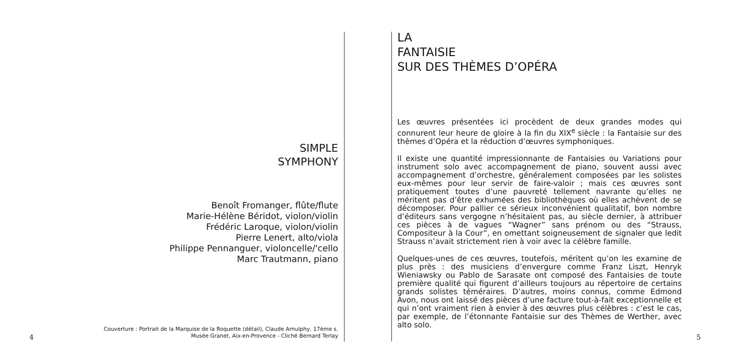SIMPLE
SYMPHONY
Benoît Fromanger, flûte/flute
Marie-Hélène Béridot, violon/violin
Frédéric Laroque, violon/violin
Pierre Lenert, alto/viola
Philippe Pennanguer, violoncelle/'cello
Marc Trautmann, piano
Couverture : Portrait de la Marquise de la Roquette (détail), Claude Arnulphy, 17ème s.
Musée Granet, Aix-en-Provence - Cliché Bernard Terlay
4
LA
FANTAISIE
SUR DES THÈMES D’OPÉRA
Les œuvres présentées ici procèdent de deux grandes modes qui connurent leur heure de gloire à la fin du XIX<sup>e</sup> siècle : la Fantaisie sur des thèmes d’Opéra et la réduction d’œuvres symphoniques.
Il existe une quantité impressionnante de Fantaisies ou Variations pour instrument solo avec accompagnement de piano, souvent aussi avec accompagnement d’orchestre, généralement composées par les solistes eux-mêmes pour leur servir de faire-valoir ; mais ces œuvres sont pratiquement toutes d’une pauvreté tellement navrante qu’elles ne méritent pas d’être exhumées des bibliothèques où elles achèvent de se décomposer. Pour pallier ce sérieux inconvénient qualitatif, bon nombre d’éditeurs sans vergogne n’hésitaient pas, au siècle dernier, à attribuer ces pièces à de vagues “Wagner” sans prénom ou des “Strauss, Compositeur à la Cour”, en omettant soigneusement de signaler que ledit Strauss n’avait strictement rien à voir avec la célèbre famille.
Quelques-unes de ces œuvres, toutefois, méritent qu’on les examine de plus près : des musiciens d’envergure comme Franz Liszt, Henryk Wieniawsky ou Pablo de Sarasate ont composé des Fantaisies de toute première qualité qui figurent d’ailleurs toujours au répertoire de certains grands solistes téméraires. D’autres, moins connus, comme Edmond Avon, nous ont laissé des pièces d’une facture tout-à-fait exceptionnelle et qui n’ont vraiment rien à envier à des œuvres plus célèbres : c’est le cas, par exemple, de l’étonnante Fantaisie sur des Thèmes de Werther, avec alto solo.
5